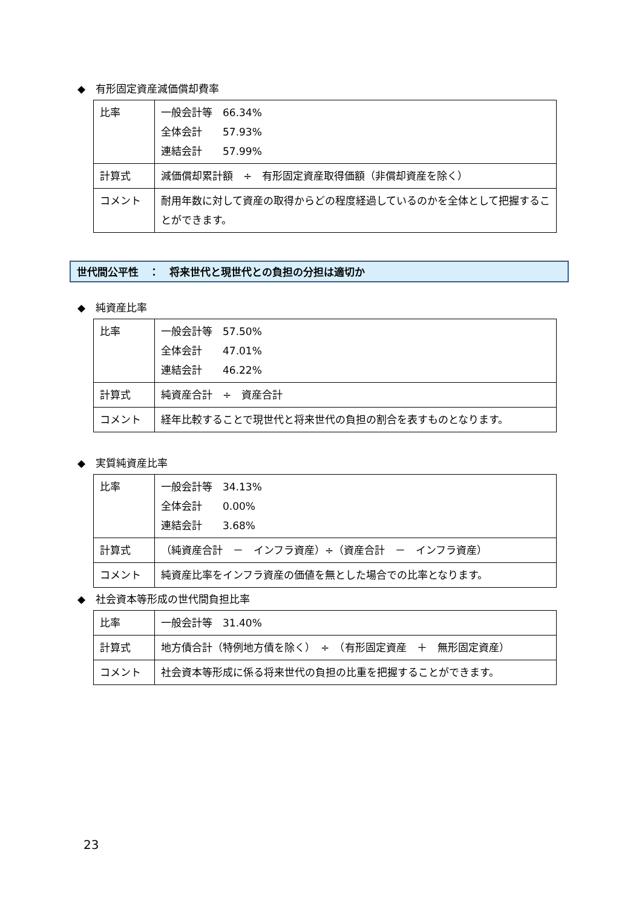◆　有形固定資産減価償却費率
| 比率 | 一般会計等 66.34% 全体会計 57.93% 連結会計 57.99% |
| 計算式 | 減価償却累計額 ÷ 有形固定資産取得価額（非償却資産を除く） |
| コメント | 耐用年数に対して資産の取得からどの程度経過しているのかを全体として把握することができます。 |
世代間公平性　：　将来世代と現世代との負担の分担は適切か
◆　純資産比率
| 比率 | 一般会計等 57.50% 全体会計 47.01% 連結会計 46.22% |
| 計算式 | 純資産合計 ÷ 資産合計 |
| コメント | 経年比較することで現世代と将来世代の負担の割合を表すものとなります。 |
◆　実質純資産比率
| 比率 | 一般会計等 34.13% 全体会計 0.00% 連結会計 3.68% |
| 計算式 | （純資産合計 － インフラ資産）÷（資産合計 － インフラ資産） |
| コメント | 純資産比率をインフラ資産の価値を無とした場合での比率となります。 |
◆　社会資本等形成の世代間負担比率
| 比率 | 一般会計等 31.40% |
| 計算式 | 地方債合計（特例地方債を除く） ÷ （有形固定資産 ＋ 無形固定資産） |
| コメント | 社会資本等形成に係る将来世代の負担の比重を把握することができます。 |
23